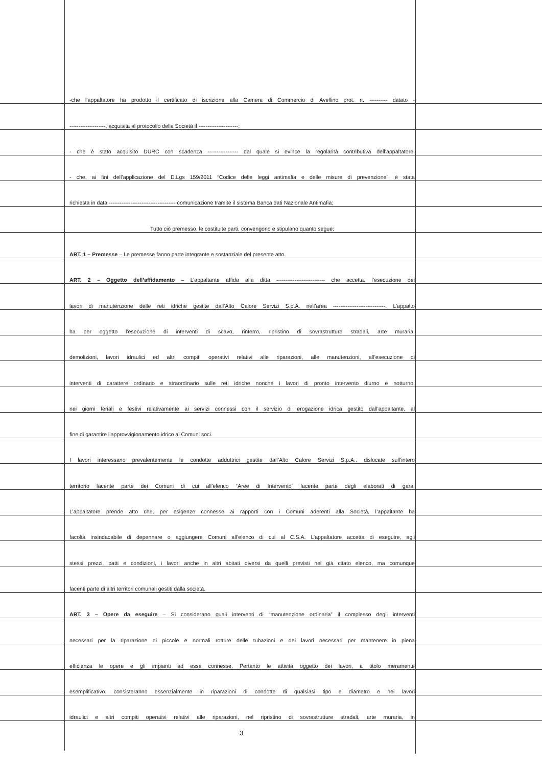-che l’appaltatore ha prodotto il certificato di iscrizione alla Camera di Commercio di Avellino prot. n. ---------- datato -
--------------------, acquisita al protocollo della Società il ----------------------;
- che è stato acquisito DURC con scadenza ----------------- dal quale si evince la regolarità contributiva dell’appaltatore;
- che, ai fini dell’applicazione del D.Lgs 159/2011 “Codice delle leggi antimafia e delle misure di prevenzione”, è stata
richiesta in data ------------------------------------- comunicazione tramite il sistema Banca dati Nazionale Antimafia;
Tutto ciò premesso, le costituite parti, convengono e stipulano quanto segue:
ART. 1 – Premesse – Le premesse fanno parte integrante e sostanziale del presente atto.
ART. 2 – Oggetto dell’affidamento – L’appaltante affida alla ditta --------------------------- che accetta, l’esecuzione dei
lavori di manutenzione delle reti idriche gestite dall’Alto Calore Servizi S.p.A. nell’area -----------------------------. L’appalto
ha per oggetto l’esecuzione di interventi di scavo, rinterro, ripristino di sovrastrutture stradali, arte muraria,
demolizioni, lavori idraulici ed altri compiti operativi relativi alle riparazioni, alle manutenzioni, all’esecuzione di
interventi di carattere ordinario e straordinario sulle reti idriche nonché i lavori di pronto intervento diurno e notturno,
nei giorni feriali e festivi relativamente ai servizi connessi con il servizio di erogazione idrica gestito dall’appaltante, al
fine di garantire l’approvvigionamento idrico ai Comuni soci.
I lavori interessano prevalentemente le condotte adduttrici gestite dall’Alto Calore Servizi S.p.A., dislocate sull’intero
territorio facente parte dei Comuni di cui all’elenco “Aree di Intervento” facente parte degli elaborati di gara.
L’appaltatore prende atto che, per esigenze connesse ai rapporti con i Comuni aderenti alla Società, l’appaltante ha
facoltà insindacabile di depennare o aggiungere Comuni all’elenco di cui al C.S.A. L’appaltatore accetta di eseguire, agli
stessi prezzi, patti e condizioni, i lavori anche in altri abitati diversi da quelli previsti nel già citato elenco, ma comunque
facenti parte di altri territori comunali gestiti dalla società.
ART. 3 – Opere da eseguire – Si considerano quali interventi di “manutenzione ordinaria” il complesso degli interventi
necessari per la riparazione di piccole e normali rotture delle tubazioni e dei lavori necessari per mantenere in piena
efficienza le opere e gli impianti ad esse connesse. Pertanto le attività oggetto dei lavori, a titolo meramente
esemplificativo, consisteranno essenzialmente in riparazioni di condotte di qualsiasi tipo e diametro e nei lavori
idraulici e altri compiti operativi relativi alle riparazioni, nel ripristino di sovrastrutture stradali, arte muraria, in
3